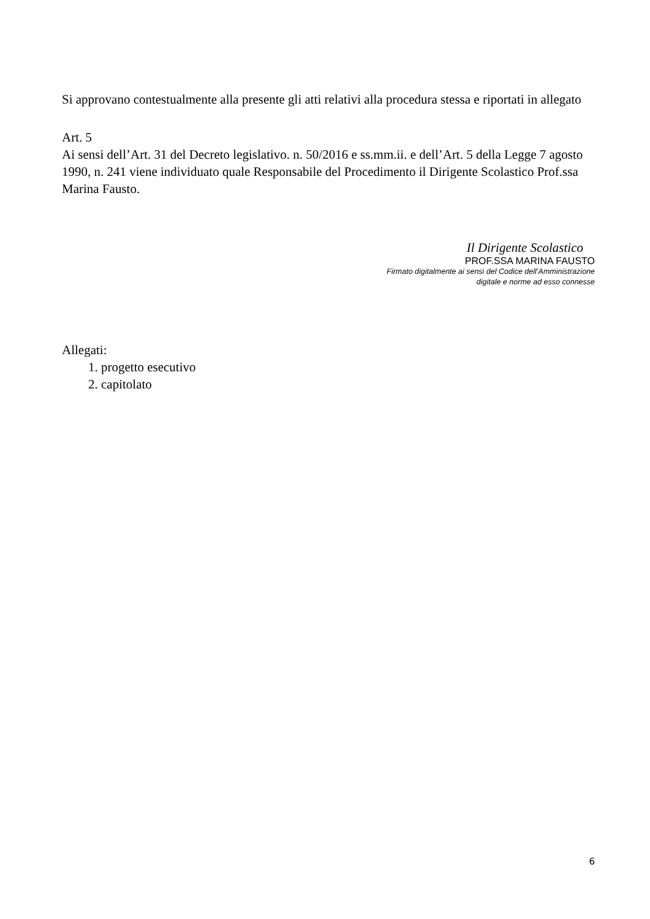Si approvano contestualmente alla presente gli atti relativi alla procedura stessa e riportati in allegato
Art. 5
Ai sensi dell’Art. 31 del Decreto legislativo. n. 50/2016 e ss.mm.ii. e dell’Art. 5 della Legge 7 agosto 1990, n. 241 viene individuato quale Responsabile del Procedimento il Dirigente Scolastico Prof.ssa Marina Fausto.
Il Dirigente Scolastico
PROF.SSA MARINA FAUSTO
Firmato digitalmente ai sensi del Codice dell’Amministrazione
digitale e norme ad esso connesse
Allegati:
1. progetto esecutivo
2. capitolato
6